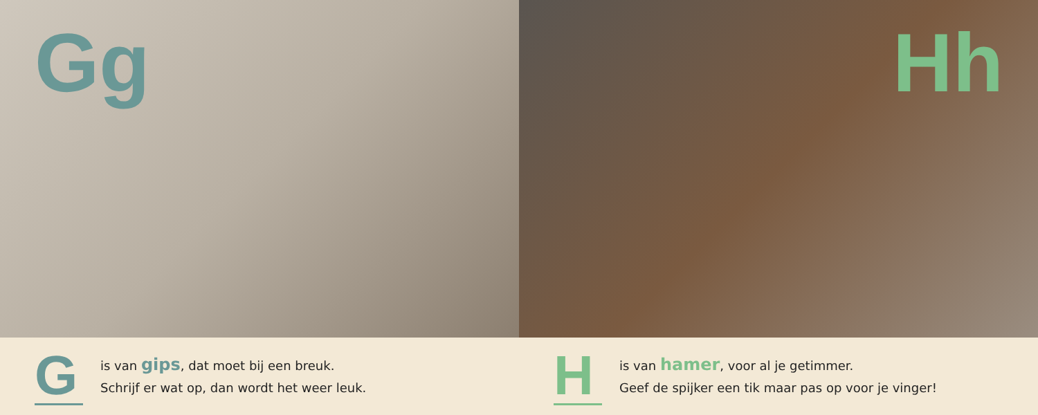Gg Hh
G
is van gips, dat moet bij een breuk.
Schrijf er wat op, dan wordt het weer leuk.
H
is van hamer, voor al je getimmer.
Geef de spijker een tik maar pas op voor je vinger!